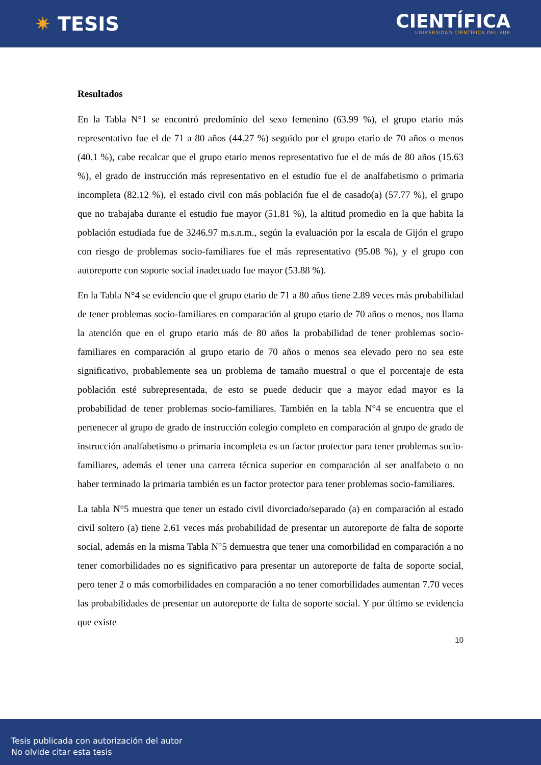✷ TESIS
CIENTÍFICA
UNIVERSIDAD CIENTÍFICA DEL SUR
Resultados
En la Tabla N°1 se encontró predominio del sexo femenino (63.99 %), el grupo etario más representativo fue el de 71 a 80 años (44.27 %) seguido por el grupo etario de 70 años o menos (40.1 %), cabe recalcar que el grupo etario menos representativo fue el de más de 80 años (15.63 %), el grado de instrucción más representativo en el estudio fue el de analfabetismo o primaria incompleta (82.12 %), el estado civil con más población fue el de casado(a) (57.77 %), el grupo que no trabajaba durante el estudio fue mayor (51.81 %), la altitud promedio en la que habita la población estudiada fue de 3246.97 m.s.n.m., según la evaluación por la escala de Gijón el grupo con riesgo de problemas socio-familiares fue el más representativo (95.08 %), y el grupo con autoreporte con soporte social inadecuado fue mayor (53.88 %).
En la Tabla N°4 se evidencio que el grupo etario de 71 a 80 años tiene 2.89 veces más probabilidad de tener problemas socio-familiares en comparación al grupo etario de 70 años o menos, nos llama la atención que en el grupo etario más de 80 años la probabilidad de tener problemas socio-familiares en comparación al grupo etario de 70 años o menos sea elevado pero no sea este significativo, probablemente sea un problema de tamaño muestral o que el porcentaje de esta población esté subrepresentada, de esto se puede deducir que a mayor edad mayor es la probabilidad de tener problemas socio-familiares. También en la tabla N°4 se encuentra que el pertenecer al grupo de grado de instrucción colegio completo en comparación al grupo de grado de instrucción analfabetismo o primaria incompleta es un factor protector para tener problemas socio-familiares, además el tener una carrera técnica superior en comparación al ser analfabeto o no haber terminado la primaria también es un factor protector para tener problemas socio-familiares.
La tabla N°5 muestra que tener un estado civil divorciado/separado (a) en comparación al estado civil soltero (a) tiene 2.61 veces más probabilidad de presentar un autoreporte de falta de soporte social, además en la misma Tabla N°5 demuestra que tener una comorbilidad en comparación a no tener comorbilidades no es significativo para presentar un autoreporte de falta de soporte social, pero tener 2 o más comorbilidades en comparación a no tener comorbilidades aumentan 7.70 veces las probabilidades de presentar un autoreporte de falta de soporte social. Y por último se evidencia que existe
10
Tesis publicada con autorización del autor
No olvide citar esta tesis